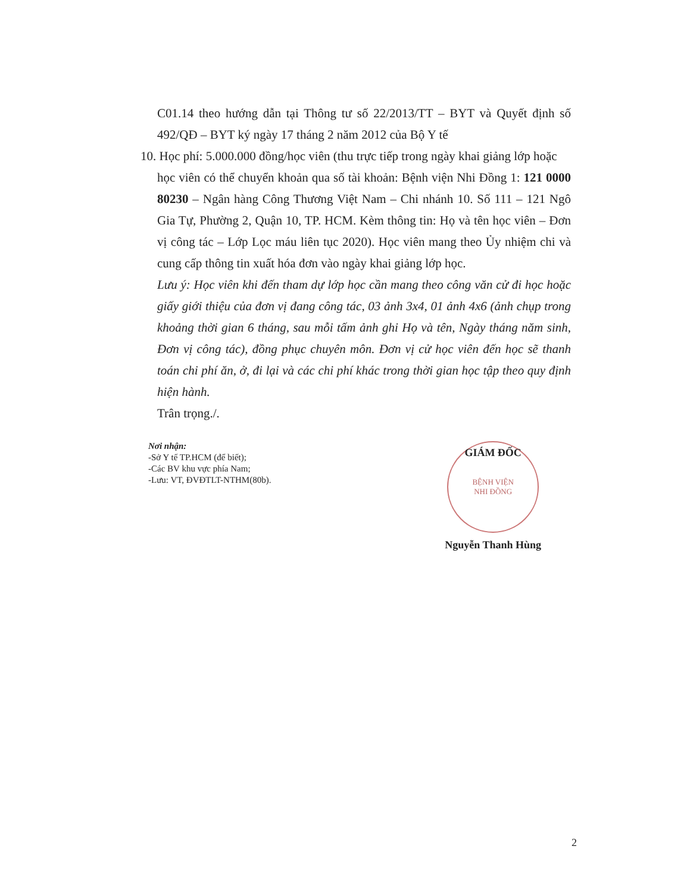C01.14 theo hướng dẫn tại Thông tư số 22/2013/TT – BYT và Quyết định số 492/QĐ – BYT ký ngày 17 tháng 2 năm 2012 của Bộ Y tế
10. Học phí: 5.000.000 đồng/học viên (thu trực tiếp trong ngày khai giảng lớp hoặc
học viên có thể chuyển khoản qua số tài khoản: Bệnh viện Nhi Đồng 1: 121 0000 80230 – Ngân hàng Công Thương Việt Nam – Chi nhánh 10. Số 111 – 121 Ngô Gia Tự, Phường 2, Quận 10, TP. HCM. Kèm thông tin: Họ và tên học viên – Đơn vị công tác – Lớp Lọc máu liên tục 2020). Học viên mang theo Ủy nhiệm chi và cung cấp thông tin xuất hóa đơn vào ngày khai giảng lớp học.
Lưu ý: Học viên khi đến tham dự lớp học cần mang theo công văn cử đi học hoặc giấy giới thiệu của đơn vị đang công tác, 03 ảnh 3x4, 01 ảnh 4x6 (ảnh chụp trong khoảng thời gian 6 tháng, sau mỗi tấm ảnh ghi Họ và tên, Ngày tháng năm sinh, Đơn vị công tác), đồng phục chuyên môn. Đơn vị cử học viên đến học sẽ thanh toán chi phí ăn, ở, đi lại và các chi phí khác trong thời gian học tập theo quy định hiện hành.
Trân trọng./.
Nơi nhận:
-Sở Y tế TP.HCM (để biết);
-Các BV khu vực phía Nam;
-Lưu: VT, ĐVĐTLT-NTHM(80b).
GIÁM ĐỐC
BỆNH VIỆN
NHI ĐỒNG
Nguyễn Thanh Hùng
2